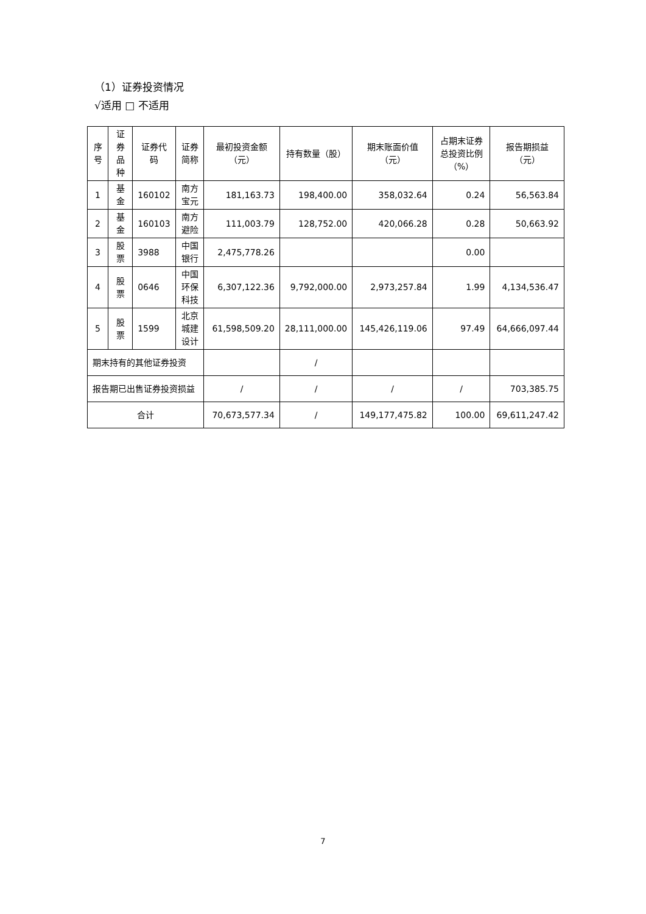（1）证券投资情况
√适用 □ 不适用
| 序号 | 证券品种 | 证券代码 | 证券简称 | 最初投资金额（元） | 持有数量（股） | 期末账面价值（元） | 占期末证券总投资比例（%） | 报告期损益（元） |
| --- | --- | --- | --- | --- | --- | --- | --- | --- |
| 1 | 基金 | 160102 | 南方宝元 | 181,163.73 | 198,400.00 | 358,032.64 | 0.24 | 56,563.84 |
| 2 | 基金 | 160103 | 南方避险 | 111,003.79 | 128,752.00 | 420,066.28 | 0.28 | 50,663.92 |
| 3 | 股票 | 3988 | 中国银行 | 2,475,778.26 | | | 0.00 | |
| 4 | 股票 | 0646 | 中国环保科技 | 6,307,122.36 | 9,792,000.00 | 2,973,257.84 | 1.99 | 4,134,536.47 |
| 5 | 股票 | 1599 | 北京城建设计 | 61,598,509.20 | 28,111,000.00 | 145,426,119.06 | 97.49 | 64,666,097.44 |
| 期末持有的其他证券投资 | | | | | / | | | |
| 报告期已出售证券投资损益 | | | | / | / | / | / | 703,385.75 |
| 合计 | | | | 70,673,577.34 | / | 149,177,475.82 | 100.00 | 69,611,247.42 |
7